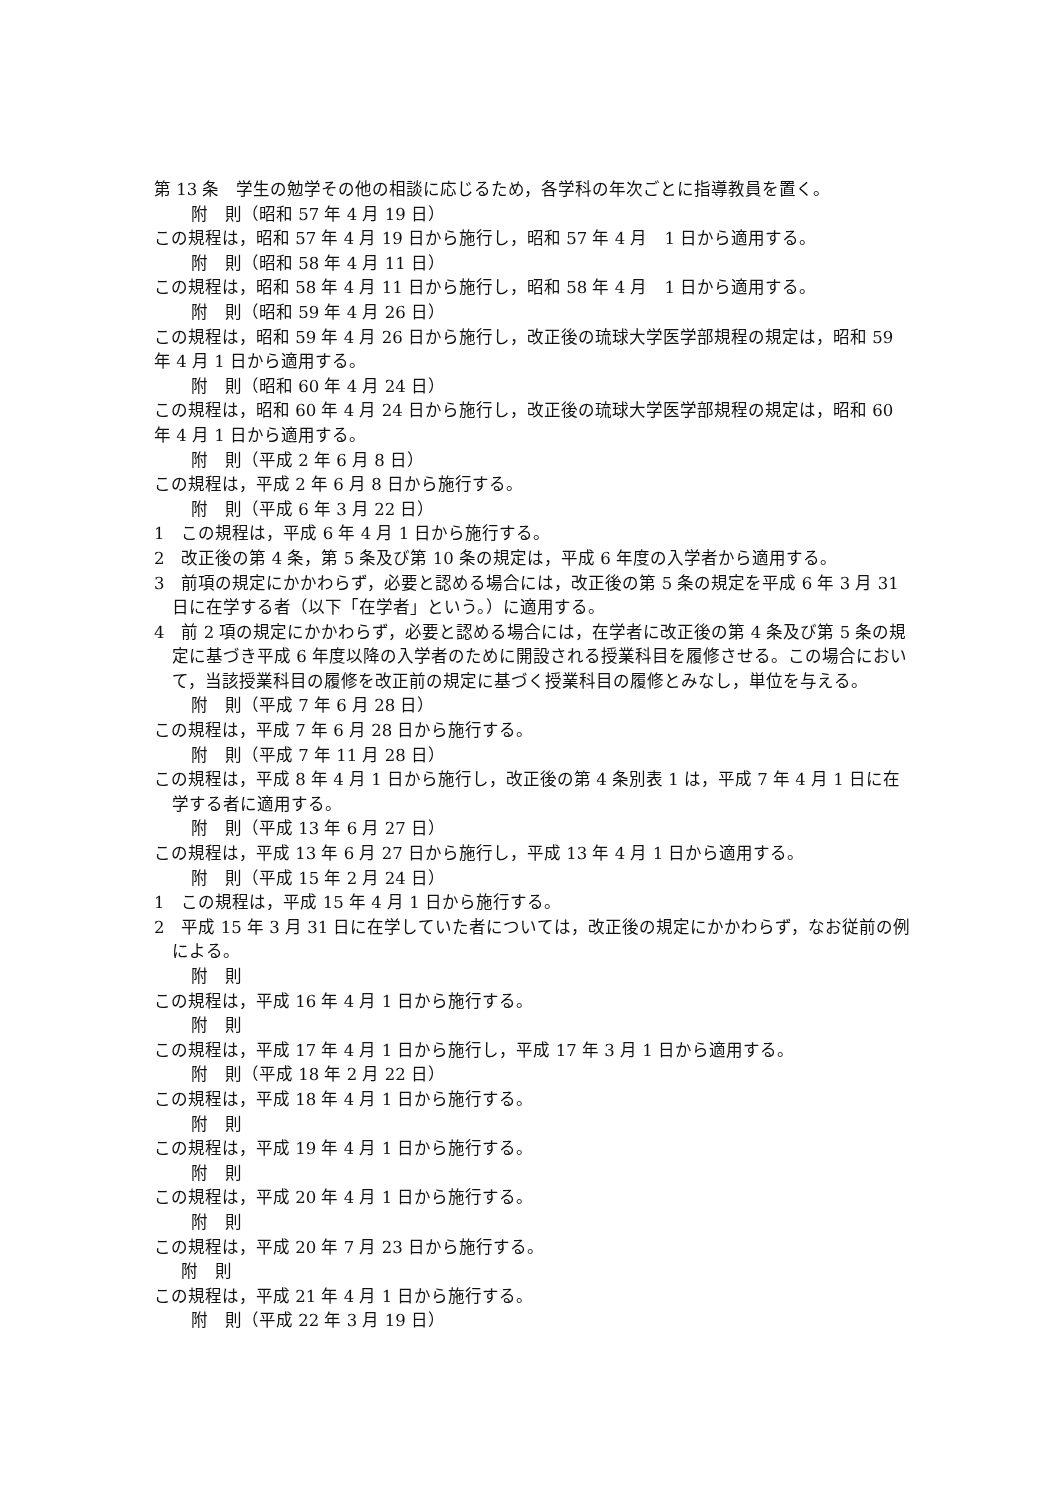第 13 条　学生の勉学その他の相談に応じるため，各学科の年次ごとに指導教員を置く。
附　則（昭和 57 年 4 月 19 日）
この規程は，昭和 57 年 4 月 19 日から施行し，昭和 57 年 4 月　1 日から適用する。
附　則（昭和 58 年 4 月 11 日）
この規程は，昭和 58 年 4 月 11 日から施行し，昭和 58 年 4 月　1 日から適用する。
附　則（昭和 59 年 4 月 26 日）
この規程は，昭和 59 年 4 月 26 日から施行し，改正後の琉球大学医学部規程の規定は，昭和 59 年 4 月 1 日から適用する。
附　則（昭和 60 年 4 月 24 日）
この規程は，昭和 60 年 4 月 24 日から施行し，改正後の琉球大学医学部規程の規定は，昭和 60　年 4 月 1 日から適用する。
附　則（平成 2 年 6 月 8 日）
この規程は，平成 2 年 6 月 8 日から施行する。
附　則（平成 6 年 3 月 22 日）
1　この規程は，平成 6 年 4 月 1 日から施行する。
2　改正後の第 4 条，第 5 条及び第 10 条の規定は，平成 6 年度の入学者から適用する。
3　前項の規定にかかわらず，必要と認める場合には，改正後の第 5 条の規定を平成 6 年 3 月 31 日に在学する者（以下「在学者」という。）に適用する。
4　前 2 項の規定にかかわらず，必要と認める場合には，在学者に改正後の第 4 条及び第 5 条の規定に基づき平成 6 年度以降の入学者のために開設される授業科目を履修させる。この場合において，当該授業科目の履修を改正前の規定に基づく授業科目の履修とみなし，単位を与える。
附　則（平成 7 年 6 月 28 日）
この規程は，平成 7 年 6 月 28 日から施行する。
附　則（平成 7 年 11 月 28 日）
この規程は，平成 8 年 4 月 1 日から施行し，改正後の第 4 条別表 1 は，平成 7 年 4 月 1 日に在学する者に適用する。
附　則（平成 13 年 6 月 27 日）
この規程は，平成 13 年 6 月 27 日から施行し，平成 13 年 4 月 1 日から適用する。
附　則（平成 15 年 2 月 24 日）
1　この規程は，平成 15 年 4 月 1 日から施行する。
2　平成 15 年 3 月 31 日に在学していた者については，改正後の規定にかかわらず，なお従前の例による。
附　則
この規程は，平成 16 年 4 月 1 日から施行する。
附　則
この規程は，平成 17 年 4 月 1 日から施行し，平成 17 年 3 月 1 日から適用する。
附　則（平成 18 年 2 月 22 日）
この規程は，平成 18 年 4 月 1 日から施行する。
附　則
この規程は，平成 19 年 4 月 1 日から施行する。
附　則
この規程は，平成 20 年 4 月 1 日から施行する。
附　則
この規程は，平成 20 年 7 月 23 日から施行する。
附　則
この規程は，平成 21 年 4 月 1 日から施行する。
附　則（平成 22 年 3 月 19 日）